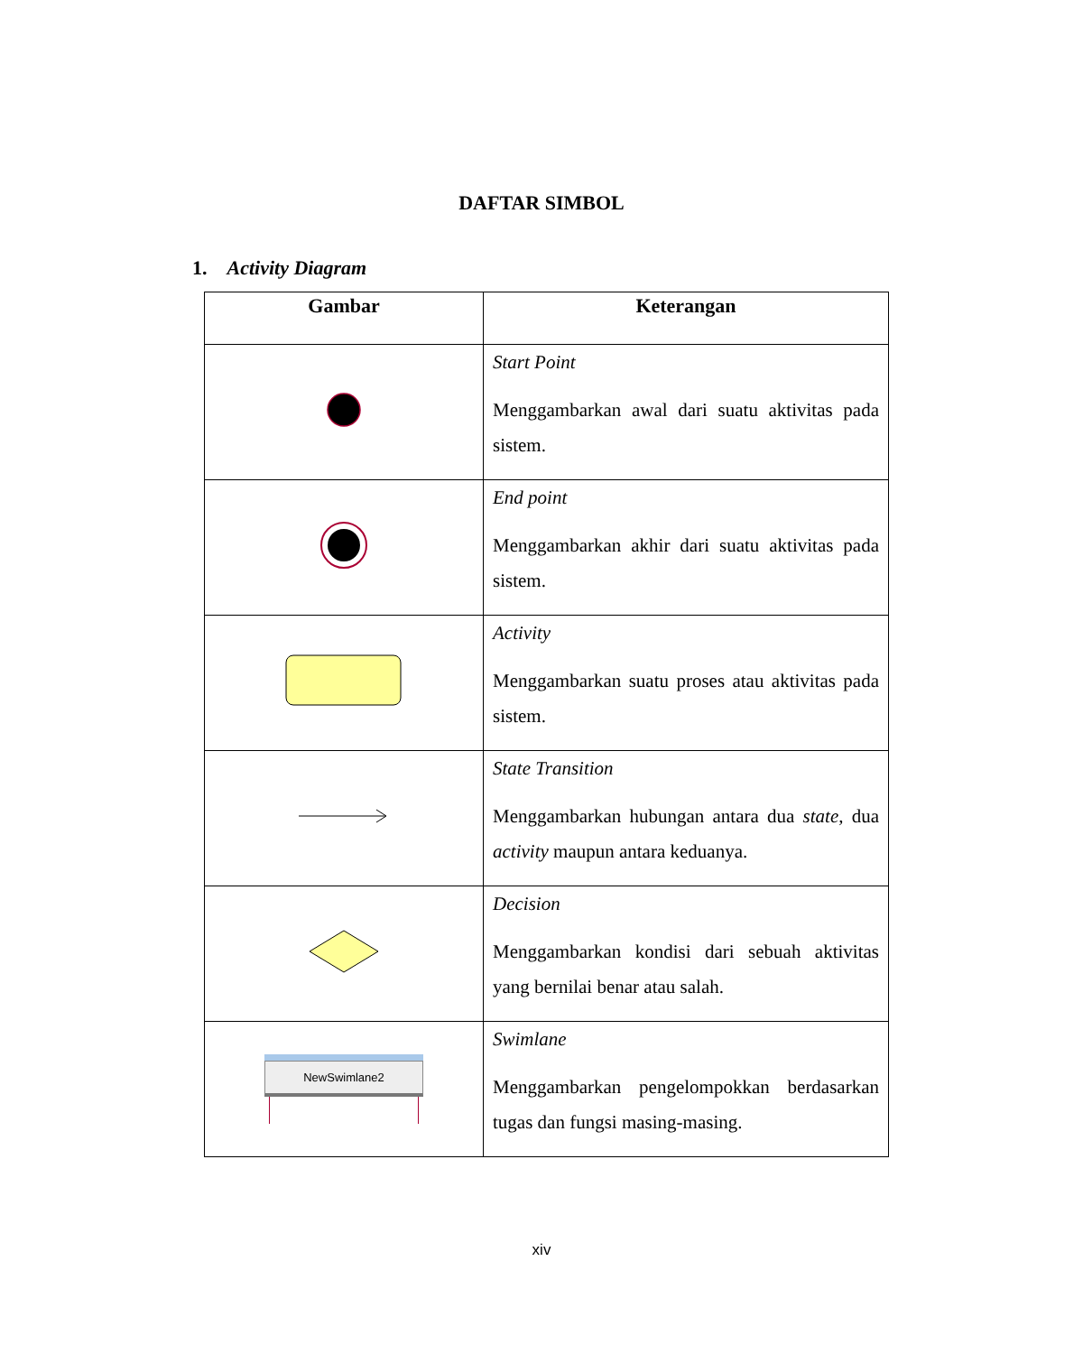DAFTAR SIMBOL
1. Activity Diagram
| Gambar | Keterangan |
| --- | --- |
| | Start Point Menggambarkan awal dari suatu aktivitas pada sistem. |
| | End point Menggambarkan akhir dari suatu aktivitas pada sistem. |
| | Activity Menggambarkan suatu proses atau aktivitas pada sistem. |
| | State Transition Menggambarkan hubungan antara dua state , dua activity maupun antara keduanya. |
| | Decision Menggambarkan kondisi dari sebuah aktivitas yang bernilai benar atau salah. |
| NewSwimlane2 | Swimlane Menggambarkan pengelompokkan berdasarkan tugas dan fungsi masing-masing. |
xiv